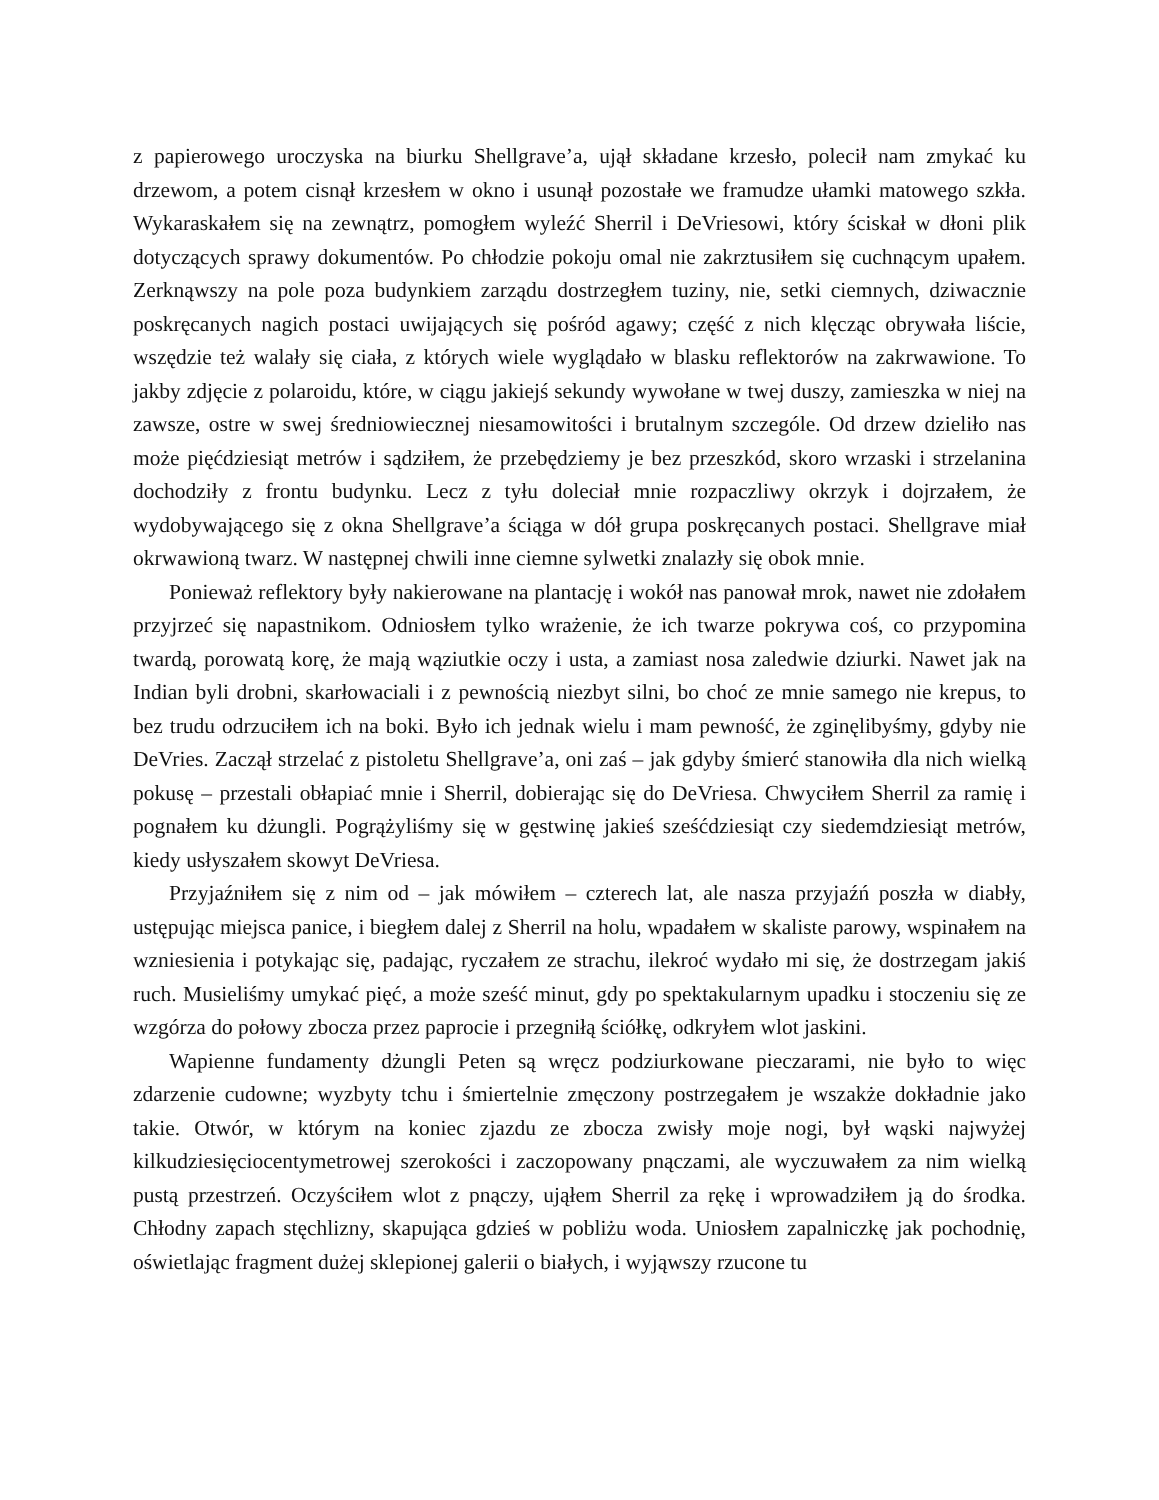z papierowego uroczyska na biurku Shellgrave’a, ujął składane krzesło, polecił nam zmykać ku drzewom, a potem cisnął krzesłem w okno i usunął pozostałe we framudze ułamki matowego szkła. Wykaraskałem się na zewnątrz, pomogłem wyleźć Sherril i DeVriesowi, który ściskał w dłoni plik dotyczących sprawy dokumentów. Po chłodzie pokoju omal nie zakrztusiłem się cuchnącym upałem. Zerknąwszy na pole poza budynkiem zarządu dostrzegłem tuziny, nie, setki ciemnych, dziwacznie poskręcanych nagich postaci uwijających się pośród agawy; część z nich klęcząc obrywała liście, wszędzie też walały się ciała, z których wiele wyglądało w blasku reflektorów na zakrwawione. To jakby zdjęcie z polaroidu, które, w ciągu jakiejś sekundy wywołane w twej duszy, zamieszka w niej na zawsze, ostre w swej średniowiecznej niesamowitości i brutalnym szczególe. Od drzew dzieliło nas może pięćdziesiąt metrów i sądziłem, że przebędziemy je bez przeszkód, skoro wrzaski i strzelanina dochodziły z frontu budynku. Lecz z tyłu doleciał mnie rozpaczliwy okrzyk i dojrzałem, że wydobywającego się z okna Shellgrave’a ściąga w dół grupa poskręcanych postaci. Shellgrave miał okrwawioną twarz. W następnej chwili inne ciemne sylwetki znalazły się obok mnie.
Ponieważ reflektory były nakierowane na plantację i wokół nas panował mrok, nawet nie zdołałem przyjrzeć się napastnikom. Odniosłem tylko wrażenie, że ich twarze pokrywa coś, co przypomina twardą, porowatą korę, że mają wąziutkie oczy i usta, a zamiast nosa zaledwie dziurki. Nawet jak na Indian byli drobni, skarłowaciali i z pewnością niezbyt silni, bo choć ze mnie samego nie krepus, to bez trudu odrzuciłem ich na boki. Było ich jednak wielu i mam pewność, że zginęlibyśmy, gdyby nie DeVries. Zaczął strzelać z pistoletu Shellgrave’a, oni zaś – jak gdyby śmierć stanowiła dla nich wielką pokusę – przestali obłapiać mnie i Sherril, dobierając się do DeVriesa. Chwyciłem Sherril za ramię i pognałem ku dżungli. Pogrążyliśmy się w gęstwinę jakieś sześćdziesiąt czy siedemdziesiąt metrów, kiedy usłyszałem skowyt DeVriesa.
Przyjaźniłem się z nim od – jak mówiłem – czterech lat, ale nasza przyjaźń poszła w diabły, ustępując miejsca panice, i biegłem dalej z Sherril na holu, wpadałem w skaliste parowy, wspinałem na wzniesienia i potykając się, padając, ryczałem ze strachu, ilekroć wydało mi się, że dostrzegam jakiś ruch. Musieliśmy umykać pięć, a może sześć minut, gdy po spektakularnym upadku i stoczeniu się ze wzgórza do połowy zbocza przez paprocie i przegniłą ściółkę, odkryłem wlot jaskini.
Wapienne fundamenty dżungli Peten są wręcz podziurkowane pieczarami, nie było to więc zdarzenie cudowne; wyzbyty tchu i śmiertelnie zmęczony postrzegałem je wszakże dokładnie jako takie. Otwór, w którym na koniec zjazdu ze zbocza zwisły moje nogi, był wąski najwyżej kilkudziesięciocentymetrowej szerokości i zaczopowany pnączami, ale wyczuwałem za nim wielką pustą przestrzeń. Oczyściłem wlot z pnączy, ująłem Sherril za rękę i wprowadziłem ją do środka. Chłodny zapach stęchlizny, skapująca gdzieś w pobliżu woda. Uniosłem zapalniczkę jak pochodnię, oświetlając fragment dużej sklepionej galerii o białych, i wyjąwszy rzucone tu